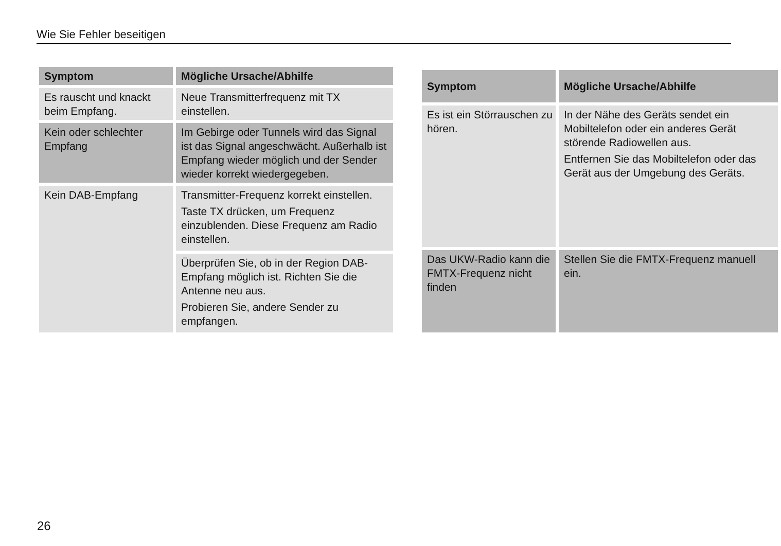Wie Sie Fehler beseitigen
| Symptom | Mögliche Ursache/Abhilfe |
| --- | --- |
| Es rauscht und knackt beim Empfang. | Neue Transmitterfrequenz mit TX einstellen. |
| Kein oder schlechter Empfang | Im Gebirge oder Tunnels wird das Signal ist das Signal angeschwächt. Außerhalb ist Empfang wieder möglich und der Sender wieder korrekt wiedergegeben. |
| Kein DAB-Empfang | Transmitter-Frequenz korrekt einstellen. Taste TX drücken, um Frequenz einzublenden. Diese Frequenz am Radio einstellen. |
| | Überprüfen Sie, ob in der Region DAB-Empfang möglich ist. Richten Sie die Antenne neu aus. Probieren Sie, andere Sender zu empfangen. |
| Symptom | Mögliche Ursache/Abhilfe |
| --- | --- |
| Es ist ein Störrauschen zu hören. | In der Nähe des Geräts sendet ein Mobiltelefon oder ein anderes Gerät störende Radiowellen aus. Entfernen Sie das Mobiltelefon oder das Gerät aus der Umgebung des Geräts. |
| Das UKW-Radio kann die FMTX-Frequenz nicht finden | Stellen Sie die FMTX-Frequenz manuell ein. |
26